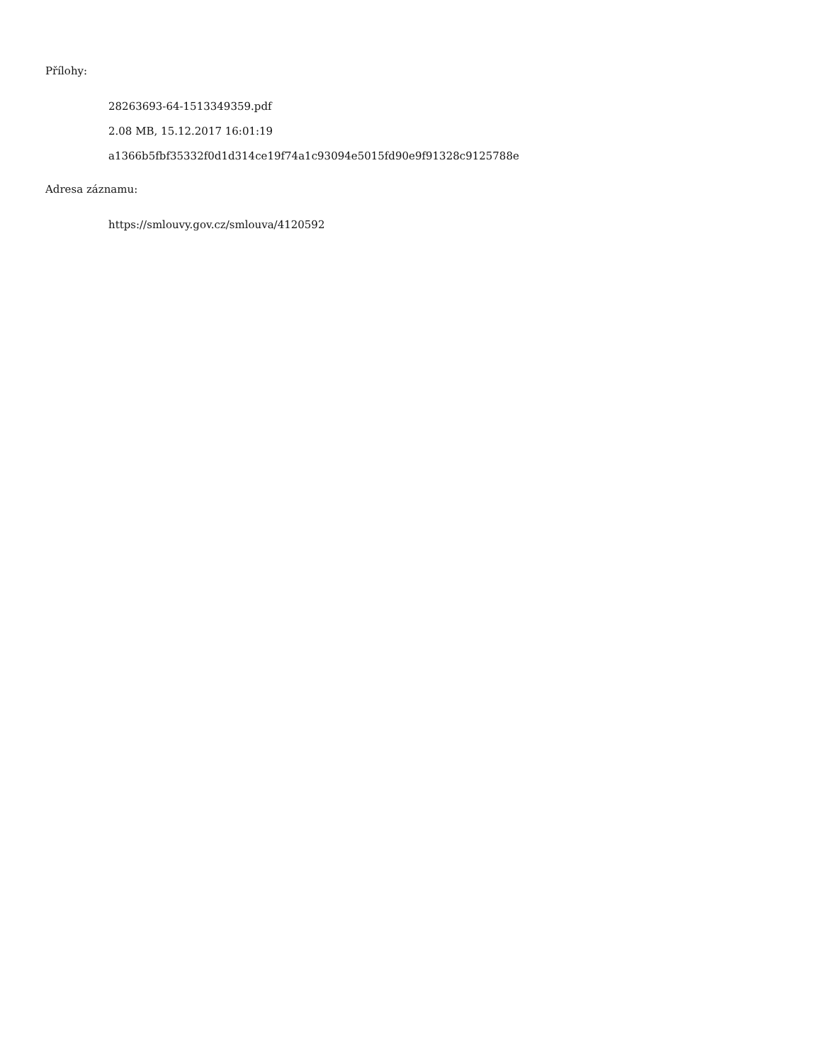Přílohy:
28263693-64-1513349359.pdf
2.08 MB, 15.12.2017 16:01:19
a1366b5fbf35332f0d1d314ce19f74a1c93094e5015fd90e9f91328c9125788e
Adresa záznamu:
https://smlouvy.gov.cz/smlouva/4120592